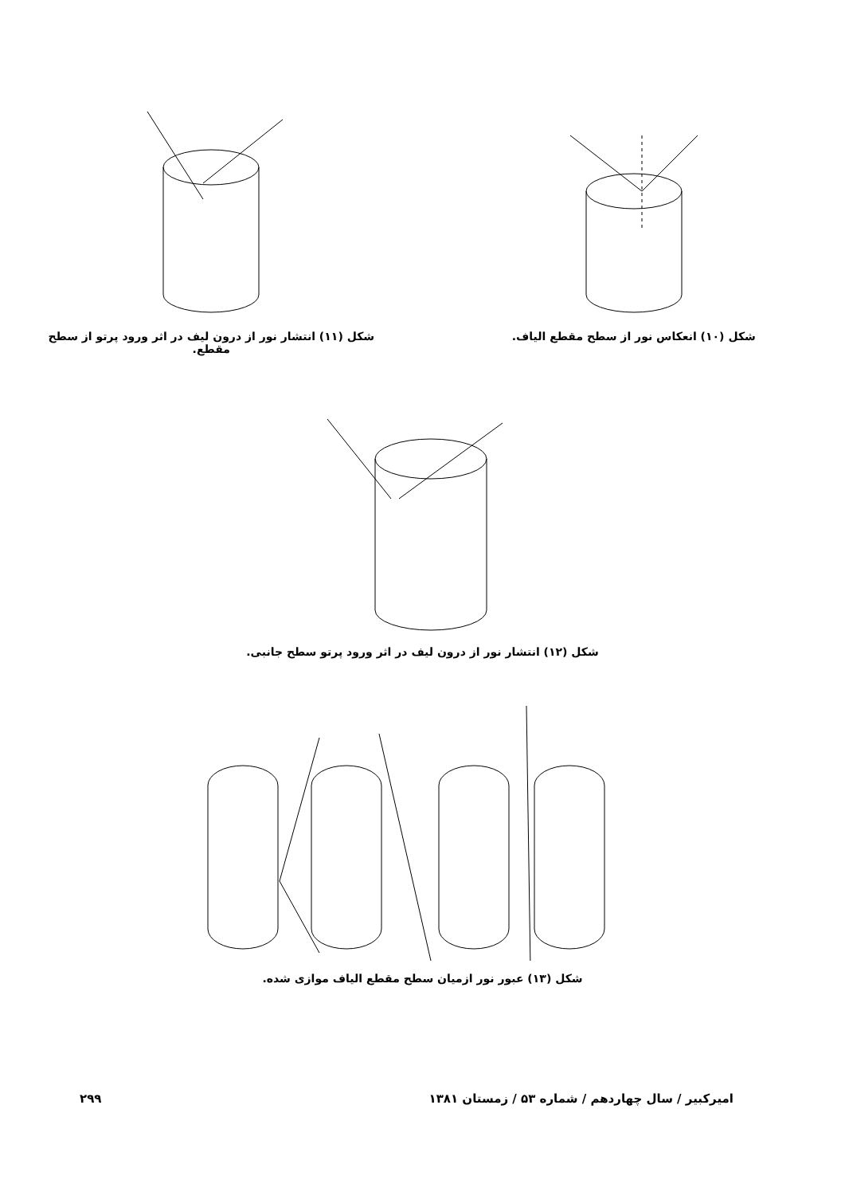شکل (۱۰) انعکاس نور از سطح مقطع الیاف. شکل (۱۱) انتشار نور از درون لیف در اثر ورود پرتو از سطح مقطع.
شکل (۱۲) انتشار نور از درون لیف در اثر ورود پرتو سطح جانبی.
شکل (۱۳) عبور نور ازمیان سطح مقطع الیاف موازی شده.
امیرکبیر / سال چهاردهم / شماره ۵۳ / زمستان ۱۳۸۱ ۲۹۹